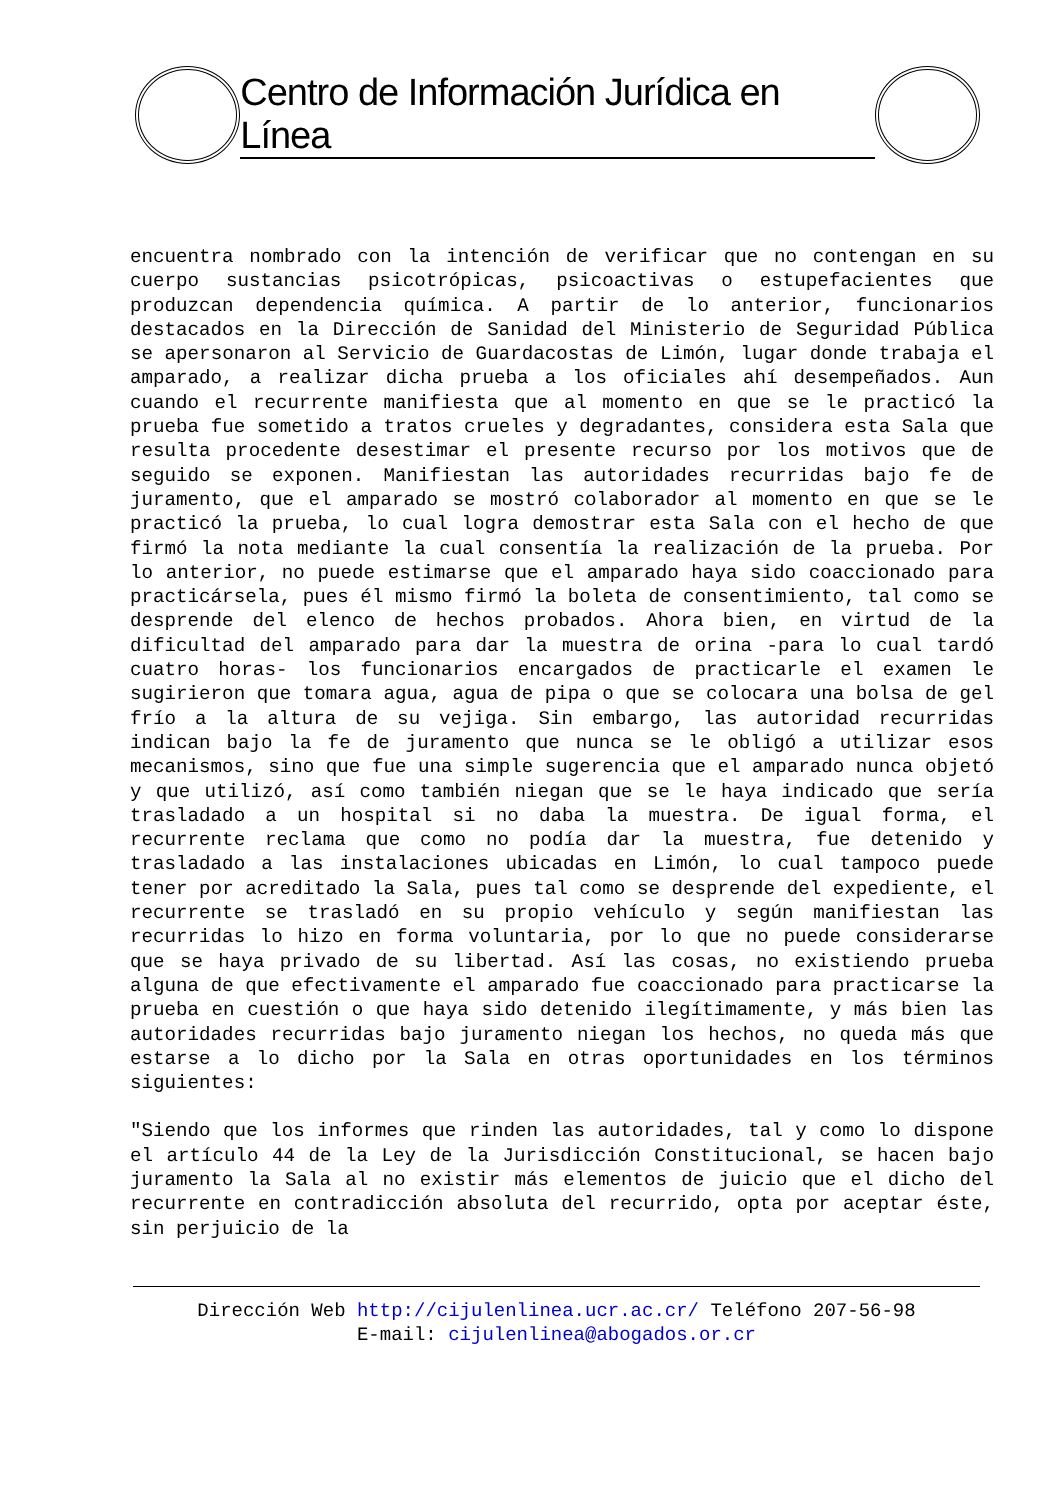Centro de Información Jurídica en Línea
encuentra nombrado con la intención de verificar que no contengan en su cuerpo sustancias psicotrópicas, psicoactivas o estupefacientes que produzcan dependencia química. A partir de lo anterior, funcionarios destacados en la Dirección de Sanidad del Ministerio de Seguridad Pública se apersonaron al Servicio de Guardacostas de Limón, lugar donde trabaja el amparado, a realizar dicha prueba a los oficiales ahí desempeñados. Aun cuando el recurrente manifiesta que al momento en que se le practicó la prueba fue sometido a tratos crueles y degradantes, considera esta Sala que resulta procedente desestimar el presente recurso por los motivos que de seguido se exponen. Manifiestan las autoridades recurridas bajo fe de juramento, que el amparado se mostró colaborador al momento en que se le practicó la prueba, lo cual logra demostrar esta Sala con el hecho de que firmó la nota mediante la cual consentía la realización de la prueba. Por lo anterior, no puede estimarse que el amparado haya sido coaccionado para practicársela, pues él mismo firmó la boleta de consentimiento, tal como se desprende del elenco de hechos probados. Ahora bien, en virtud de la dificultad del amparado para dar la muestra de orina -para lo cual tardó cuatro horas- los funcionarios encargados de practicarle el examen le sugirieron que tomara agua, agua de pipa o que se colocara una bolsa de gel frío a la altura de su vejiga. Sin embargo, las autoridad recurridas indican bajo la fe de juramento que nunca se le obligó a utilizar esos mecanismos, sino que fue una simple sugerencia que el amparado nunca objetó y que utilizó, así como también niegan que se le haya indicado que sería trasladado a un hospital si no daba la muestra. De igual forma, el recurrente reclama que como no podía dar la muestra, fue detenido y trasladado a las instalaciones ubicadas en Limón, lo cual tampoco puede tener por acreditado la Sala, pues tal como se desprende del expediente, el recurrente se trasladó en su propio vehículo y según manifiestan las recurridas lo hizo en forma voluntaria, por lo que no puede considerarse que se haya privado de su libertad. Así las cosas, no existiendo prueba alguna de que efectivamente el amparado fue coaccionado para practicarse la prueba en cuestión o que haya sido detenido ilegítimamente, y más bien las autoridades recurridas bajo juramento niegan los hechos, no queda más que estarse a lo dicho por la Sala en otras oportunidades en los términos siguientes:
"Siendo que los informes que rinden las autoridades, tal y como lo dispone el artículo 44 de la Ley de la Jurisdicción Constitucional, se hacen bajo juramento la Sala al no existir más elementos de juicio que el dicho del recurrente en contradicción absoluta del recurrido, opta por aceptar éste, sin perjuicio de la
Dirección Web http://cijulenlinea.ucr.ac.cr/ Teléfono 207-56-98
E-mail: cijulenlinea@abogados.or.cr